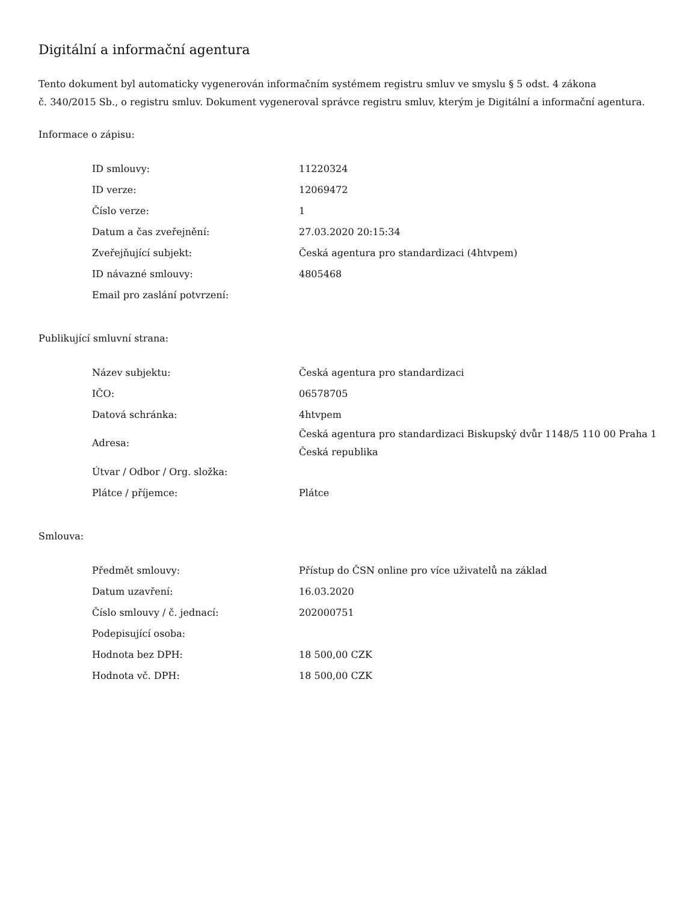Digitální a informační agentura
Tento dokument byl automaticky vygenerován informačním systémem registru smluv ve smyslu § 5 odst. 4 zákona
č. 340/2015 Sb., o registru smluv. Dokument vygeneroval správce registru smluv, kterým je Digitální a informační agentura.
Informace o zápisu:
| ID smlouvy: | 11220324 |
| ID verze: | 12069472 |
| Číslo verze: | 1 |
| Datum a čas zveřejnění: | 27.03.2020 20:15:34 |
| Zveřejňující subjekt: | Česká agentura pro standardizaci (4htvpem) |
| ID návazné smlouvy: | 4805468 |
| Email pro zaslání potvrzení: | |
Publikující smluvní strana:
| Název subjektu: | Česká agentura pro standardizaci |
| IČO: | 06578705 |
| Datová schránka: | 4htvpem |
| Adresa: | Česká agentura pro standardizaci Biskupský dvůr 1148/5 110 00 Praha 1 Česká republika |
| Útvar / Odbor / Org. složka: | |
| Plátce / příjemce: | Plátce |
Smlouva:
| Předmět smlouvy: | Přístup do ČSN online pro více uživatelů na základ |
| Datum uzavření: | 16.03.2020 |
| Číslo smlouvy / č. jednací: | 202000751 |
| Podepisující osoba: | |
| Hodnota bez DPH: | 18 500,00 CZK |
| Hodnota vč. DPH: | 18 500,00 CZK |